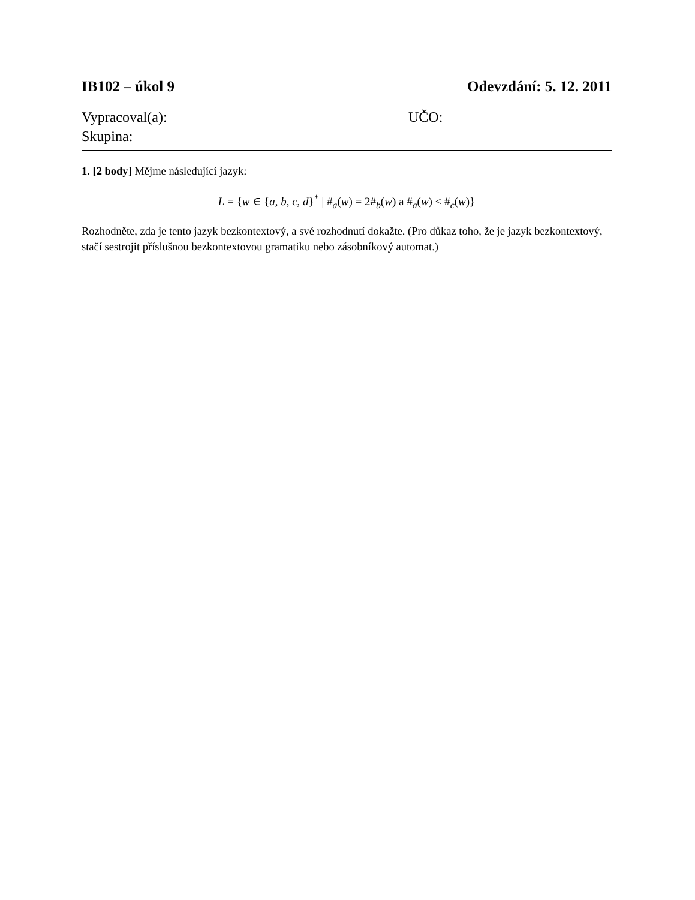IB102 – úkol 9 Odevzdání: 5. 12. 2011
Vypracoval(a):
Skupina:
UČO:
1. [2 body] Mějme následující jazyk:
L = {w ∈ {a, b, c, d}<sup>*</sup> | #<sub>a</sub>(w) = 2#<sub>b</sub>(w) a #<sub>a</sub>(w) < #<sub>c</sub>(w)}
Rozhodněte, zda je tento jazyk bezkontextový, a své rozhodnutí dokažte. (Pro důkaz toho, že je jazyk bezkontextový, stačí sestrojit příslušnou bezkontextovou gramatiku nebo zásobníkový automat.)